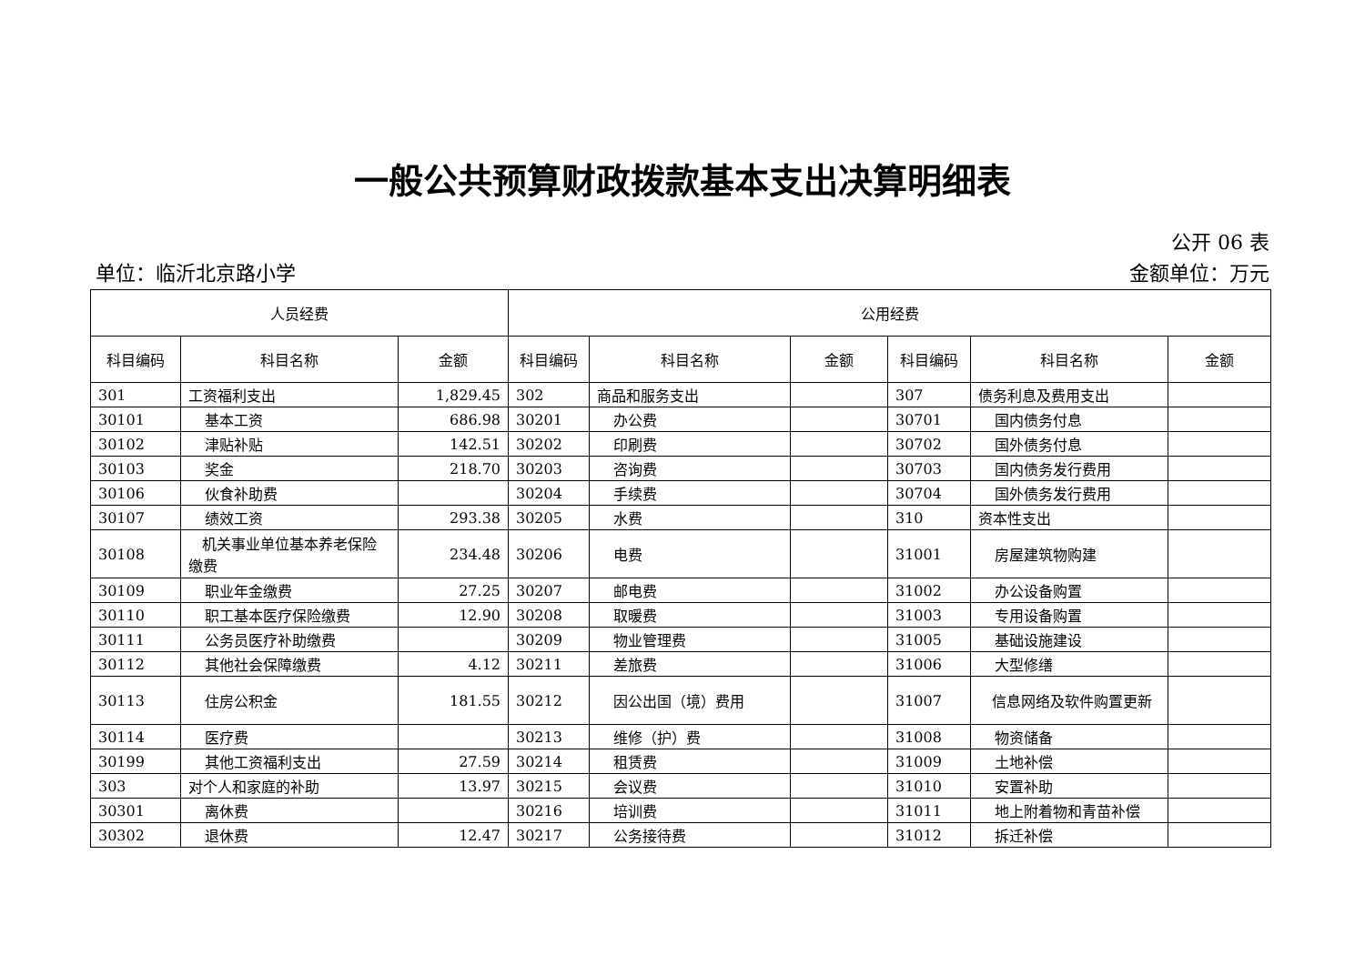一般公共预算财政拨款基本支出决算明细表
公开 06 表
单位：临沂北京路小学 金额单位：万元
| 人员经费 | | | 公用经费 | | | | | |
| --- | --- | --- | --- | --- | --- | --- | --- | --- |
| 科目编码 | 科目名称 | 金额 | 科目编码 | 科目名称 | 金额 | 科目编码 | 科目名称 | 金额 |
| 301 | 工资福利支出 | 1,829.45 | 302 | 商品和服务支出 | | 307 | 债务利息及费用支出 | |
| 30101 | 基本工资 | 686.98 | 30201 | 办公费 | | 30701 | 国内债务付息 | |
| 30102 | 津贴补贴 | 142.51 | 30202 | 印刷费 | | 30702 | 国外债务付息 | |
| 30103 | 奖金 | 218.70 | 30203 | 咨询费 | | 30703 | 国内债务发行费用 | |
| 30106 | 伙食补助费 | | 30204 | 手续费 | | 30704 | 国外债务发行费用 | |
| 30107 | 绩效工资 | 293.38 | 30205 | 水费 | | 310 | 资本性支出 | |
| 30108 | 机关事业单位基本养老保险缴费 | 234.48 | 30206 | 电费 | | 31001 | 房屋建筑物购建 | |
| 30109 | 职业年金缴费 | 27.25 | 30207 | 邮电费 | | 31002 | 办公设备购置 | |
| 30110 | 职工基本医疗保险缴费 | 12.90 | 30208 | 取暖费 | | 31003 | 专用设备购置 | |
| 30111 | 公务员医疗补助缴费 | | 30209 | 物业管理费 | | 31005 | 基础设施建设 | |
| 30112 | 其他社会保障缴费 | 4.12 | 30211 | 差旅费 | | 31006 | 大型修缮 | |
| 30113 | 住房公积金 | 181.55 | 30212 | 因公出国（境）费用 | | 31007 | 信息网络及软件购置更新 | |
| 30114 | 医疗费 | | 30213 | 维修（护）费 | | 31008 | 物资储备 | |
| 30199 | 其他工资福利支出 | 27.59 | 30214 | 租赁费 | | 31009 | 土地补偿 | |
| 303 | 对个人和家庭的补助 | 13.97 | 30215 | 会议费 | | 31010 | 安置补助 | |
| 30301 | 离休费 | | 30216 | 培训费 | | 31011 | 地上附着物和青苗补偿 | |
| 30302 | 退休费 | 12.47 | 30217 | 公务接待费 | | 31012 | 拆迁补偿 | |